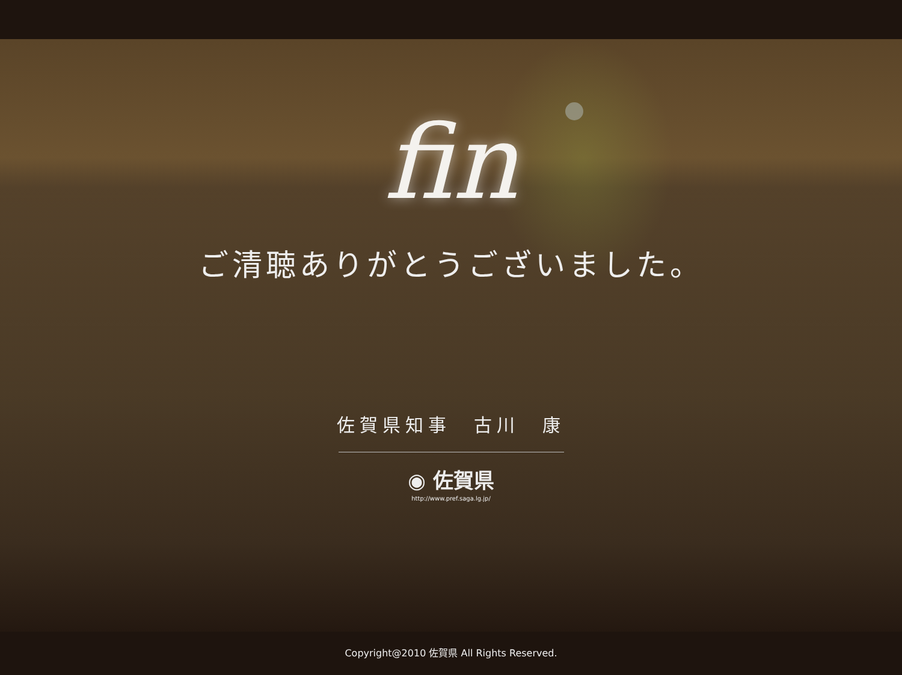fin
ご清聴ありがとうございました。
佐賀県知事　古川　康
◉ 佐賀県
http://www.pref.saga.lg.jp/
Copyright@2010 佐賀県 All Rights Reserved.